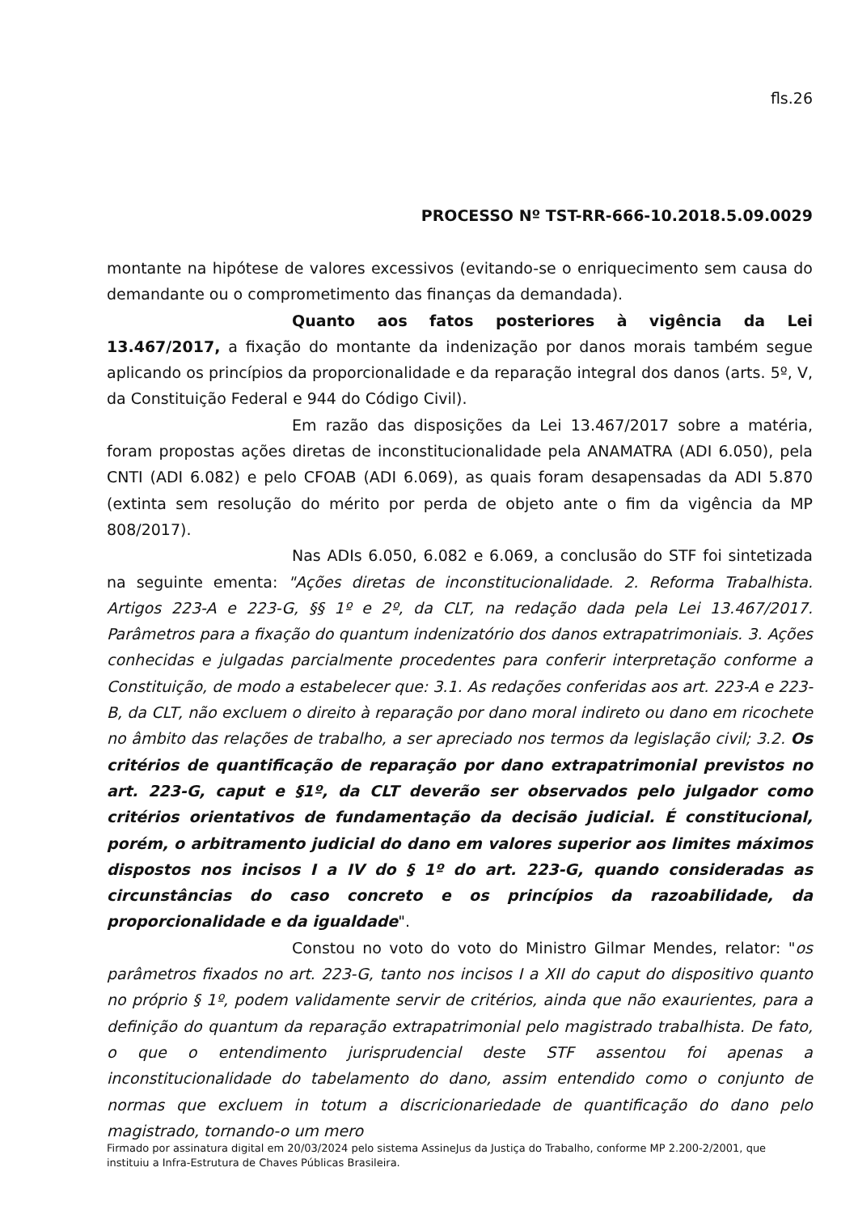fls.26
PROCESSO Nº TST-RR-666-10.2018.5.09.0029
montante na hipótese de valores excessivos (evitando-se o enriquecimento sem causa do demandante ou o comprometimento das finanças da demandada).
Quanto aos fatos posteriores à vigência da Lei 13.467/2017, a fixação do montante da indenização por danos morais também segue aplicando os princípios da proporcionalidade e da reparação integral dos danos (arts. 5º, V, da Constituição Federal e 944 do Código Civil).
Em razão das disposições da Lei 13.467/2017 sobre a matéria, foram propostas ações diretas de inconstitucionalidade pela ANAMATRA (ADI 6.050), pela CNTI (ADI 6.082) e pelo CFOAB (ADI 6.069), as quais foram desapensadas da ADI 5.870 (extinta sem resolução do mérito por perda de objeto ante o fim da vigência da MP 808/2017).
Nas ADIs 6.050, 6.082 e 6.069, a conclusão do STF foi sintetizada na seguinte ementa: "Ações diretas de inconstitucionalidade. 2. Reforma Trabalhista. Artigos 223-A e 223-G, §§ 1º e 2º, da CLT, na redação dada pela Lei 13.467/2017. Parâmetros para a fixação do quantum indenizatório dos danos extrapatrimoniais. 3. Ações conhecidas e julgadas parcialmente procedentes para conferir interpretação conforme a Constituição, de modo a estabelecer que: 3.1. As redações conferidas aos art. 223-A e 223- B, da CLT, não excluem o direito à reparação por dano moral indireto ou dano em ricochete no âmbito das relações de trabalho, a ser apreciado nos termos da legislação civil; 3.2. Os critérios de quantificação de reparação por dano extrapatrimonial previstos no art. 223-G, caput e §1º, da CLT deverão ser observados pelo julgador como critérios orientativos de fundamentação da decisão judicial. É constitucional, porém, o arbitramento judicial do dano em valores superior aos limites máximos dispostos nos incisos I a IV do § 1º do art. 223-G, quando consideradas as circunstâncias do caso concreto e os princípios da razoabilidade, da proporcionalidade e da igualdade".
Constou no voto do voto do Ministro Gilmar Mendes, relator: "os parâmetros fixados no art. 223-G, tanto nos incisos I a XII do caput do dispositivo quanto no próprio § 1º, podem validamente servir de critérios, ainda que não exaurientes, para a definição do quantum da reparação extrapatrimonial pelo magistrado trabalhista. De fato, o que o entendimento jurisprudencial deste STF assentou foi apenas a inconstitucionalidade do tabelamento do dano, assim entendido como o conjunto de normas que excluem in totum a discricionariedade de quantificação do dano pelo magistrado, tornando-o um mero
Firmado por assinatura digital em 20/03/2024 pelo sistema AssineJus da Justiça do Trabalho, conforme MP 2.200-2/2001, que instituiu a Infra-Estrutura de Chaves Públicas Brasileira.